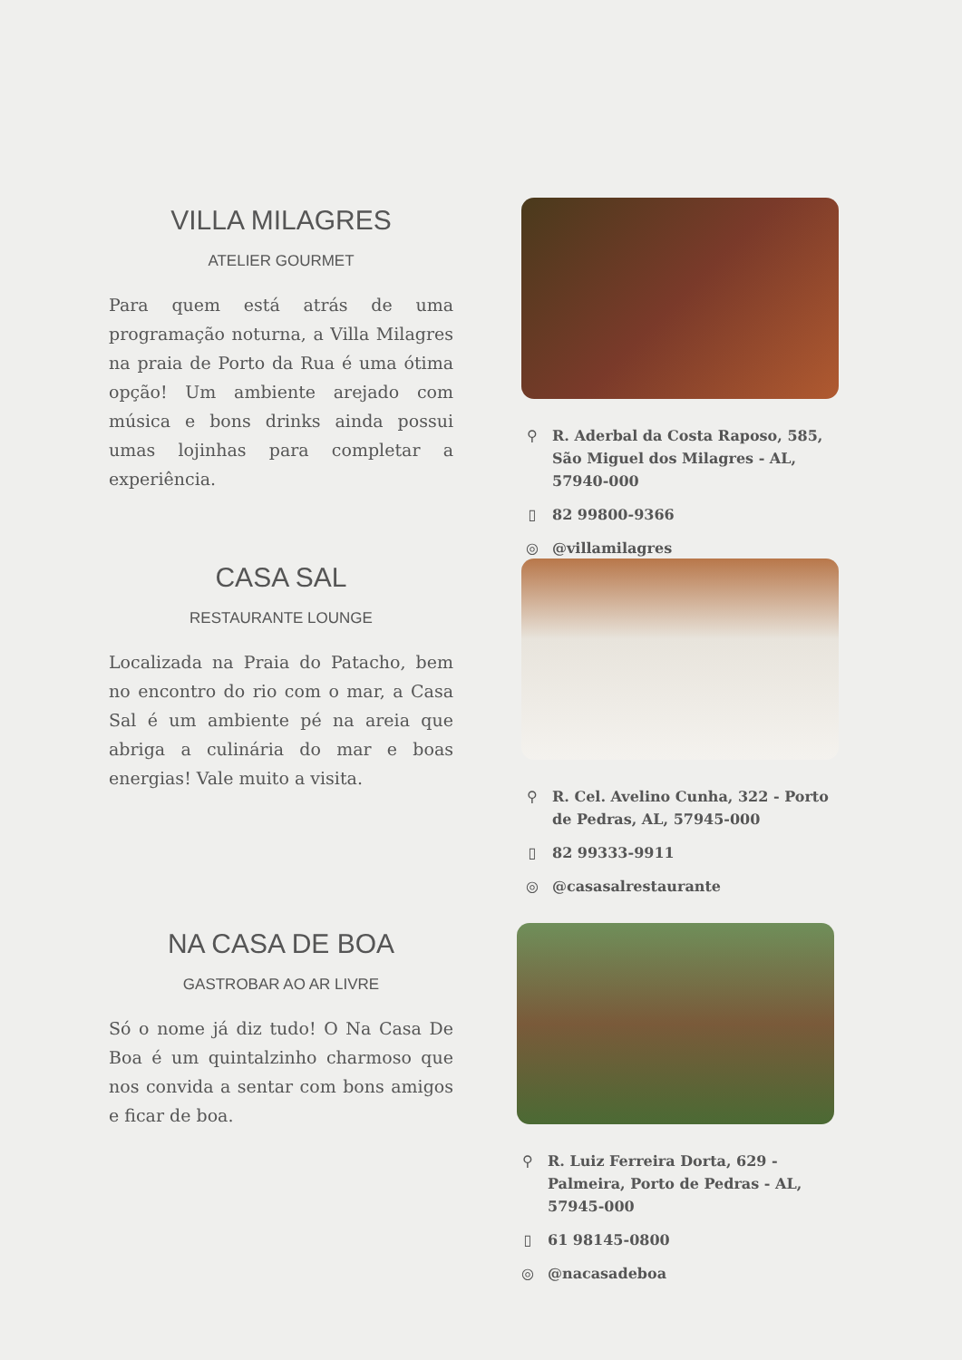VILLA MILAGRES
ATELIER GOURMET
Para quem está atrás de uma programação noturna, a Villa Milagres na praia de Porto da Rua é uma ótima opção! Um ambiente arejado com música e bons drinks ainda possui umas lojinhas para completar a experiência.
⚲ R. Aderbal da Costa Raposo, 585, São Miguel dos Milagres - AL, 57940-000
▯ 82 99800-9366
◎ @villamilagres
CASA SAL
RESTAURANTE LOUNGE
Localizada na Praia do Patacho, bem no encontro do rio com o mar, a Casa Sal é um ambiente pé na areia que abriga a culinária do mar e boas energias! Vale muito a visita.
⚲ R. Cel. Avelino Cunha, 322 - Porto de Pedras, AL, 57945-000
▯ 82 99333-9911
◎ @casasalrestaurante
NA CASA DE BOA
GASTROBAR AO AR LIVRE
Só o nome já diz tudo! O Na Casa De Boa é um quintalzinho charmoso que nos convida a sentar com bons amigos e ficar de boa.
⚲ R. Luiz Ferreira Dorta, 629 - Palmeira, Porto de Pedras - AL, 57945-000
▯ 61 98145-0800
◎ @nacasadeboa